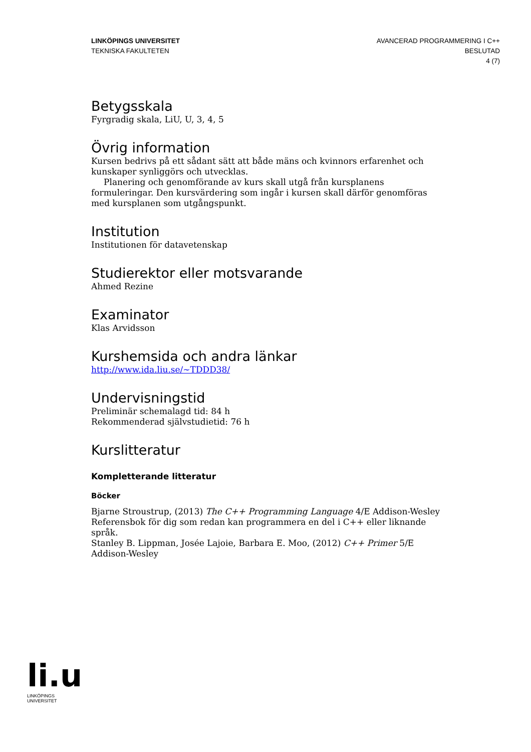LINKÖPINGS UNIVERSITET
TEKNISKA FAKULTETEN
AVANCERAD PROGRAMMERING I C++
BESLUTAD
4 (7)
Betygsskala
Fyrgradig skala, LiU, U, 3, 4, 5
Övrig information
Kursen bedrivs på ett sådant sätt att både mäns och kvinnors erfarenhet och kunskaper synliggörs och utvecklas.
Planering och genomförande av kurs skall utgå från kursplanens formuleringar. Den kursvärdering som ingår i kursen skall därför genomföras med kursplanen som utgångspunkt.
Institution
Institutionen för datavetenskap
Studierektor eller motsvarande
Ahmed Rezine
Examinator
Klas Arvidsson
Kurshemsida och andra länkar
http://www.ida.liu.se/~TDDD38/
Undervisningstid
Preliminär schemalagd tid: 84 h
Rekommenderad självstudietid: 76 h
Kurslitteratur
Kompletterande litteratur
Böcker
Bjarne Stroustrup, (2013) The C++ Programming Language 4/E Addison-Wesley
Referensbok för dig som redan kan programmera en del i C++ eller liknande språk.
Stanley B. Lippman, Josée Lajoie, Barbara E. Moo, (2012) C++ Primer 5/E Addison-Wesley
li.u
LINKÖPINGS UNIVERSITET